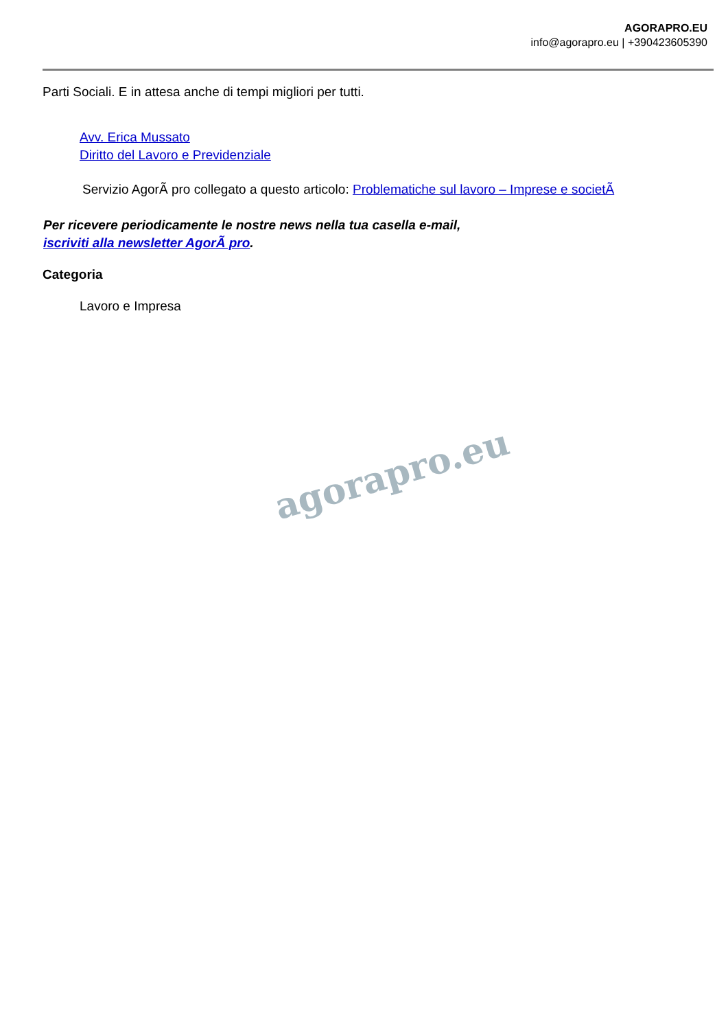AGORAPRO.EU
info@agorapro.eu | +390423605390
Parti Sociali. E in attesa anche di tempi migliori per tutti.
Avv. Erica Mussato
Diritto del Lavoro e Previdenziale
Servizio AgorÃ pro collegato a questo articolo: Problematiche sul lavoro – Imprese e societÃ
Per ricevere periodicamente le nostre news nella tua casella e-mail,
iscriviti alla newsletter AgorÃ pro.
Categoria
Lavoro e Impresa
agorapro.eu